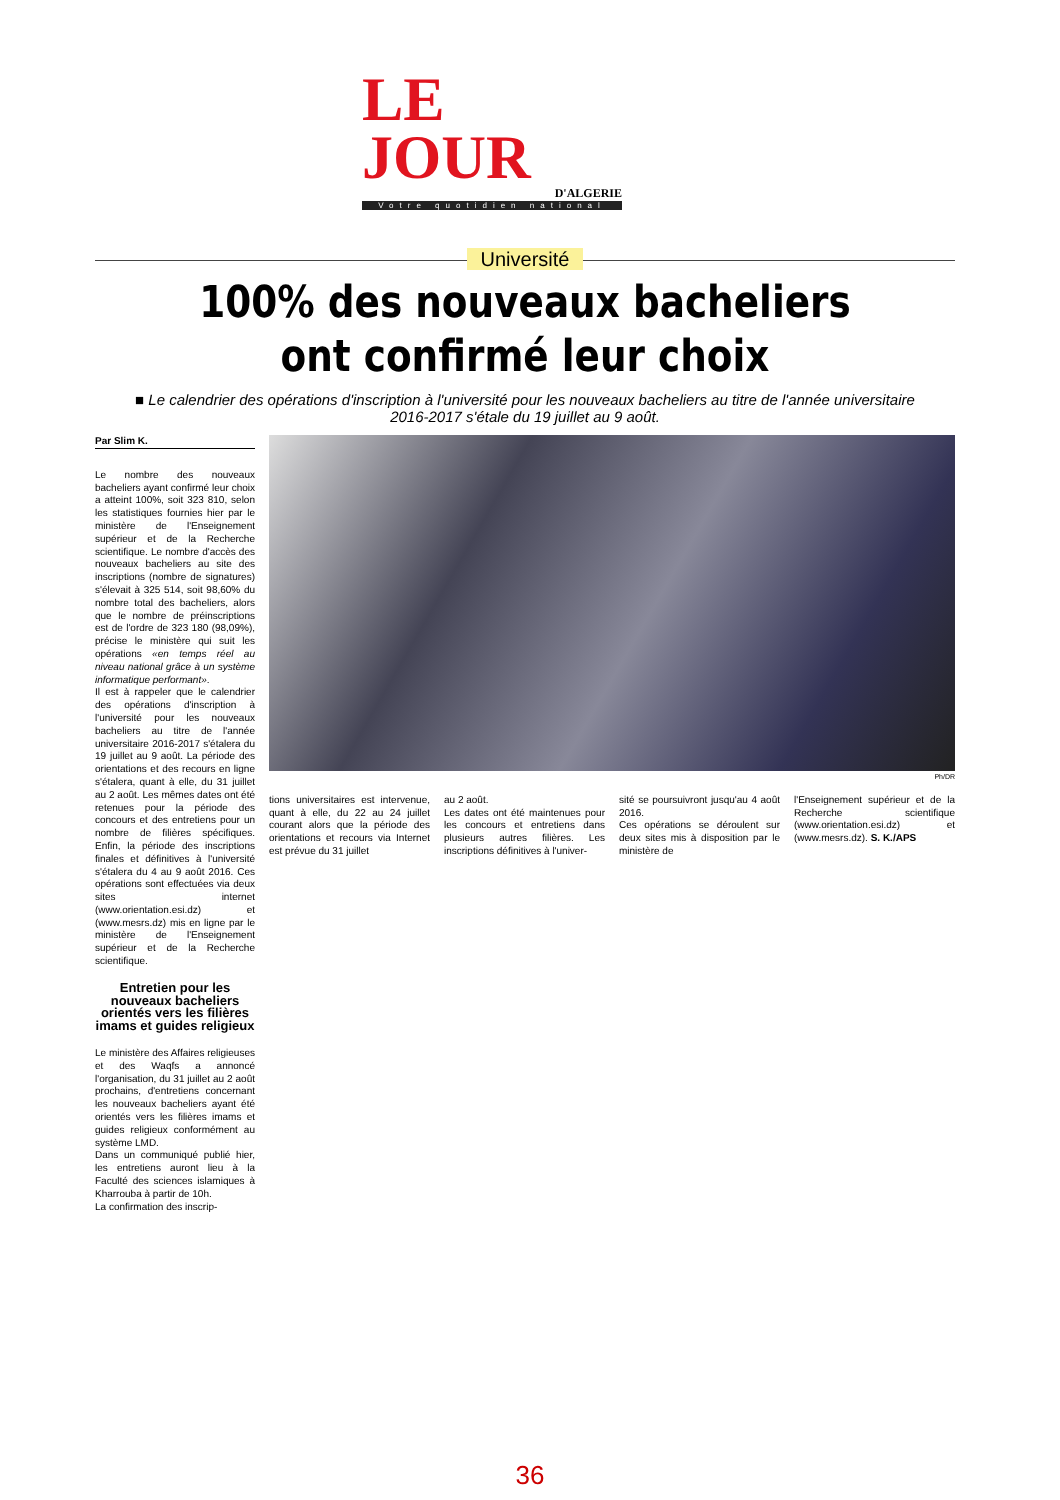LE JOUR
D'ALGERIE
Votre quotidien national
Université
100% des nouveaux bacheliers ont confirmé leur choix
■ Le calendrier des opérations d'inscription à l'université pour les nouveaux bacheliers au titre de l'année universitaire 2016-2017 s'étale du 19 juillet au 9 août.
Par Slim K.
Le nombre des nouveaux bacheliers ayant confirmé leur choix a atteint 100%, soit 323 810, selon les statistiques fournies hier par le ministère de l'Enseignement supérieur et de la Recherche scientifique. Le nombre d'accès des nouveaux bacheliers au site des inscriptions (nombre de signatures) s'élevait à 325 514, soit 98,60% du nombre total des bacheliers, alors que le nombre de préinscriptions est de l'ordre de 323 180 (98,09%), précise le ministère qui suit les opérations «en temps réel au niveau national grâce à un système informatique performant».
Il est à rappeler que le calendrier des opérations d'inscription à l'université pour les nouveaux bacheliers au titre de l'année universitaire 2016-2017 s'étalera du 19 juillet au 9 août. La période des orientations et des recours en ligne s'étalera, quant à elle, du 31 juillet au 2 août. Les mêmes dates ont été retenues pour la période des concours et des entretiens pour un nombre de filières spécifiques. Enfin, la période des inscriptions finales et définitives à l'université s'étalera du 4 au 9 août 2016. Ces opérations sont effectuées via deux sites internet (www.orientation.esi.dz) et (www.mesrs.dz) mis en ligne par le ministère de l'Enseignement supérieur et de la Recherche scientifique.
Entretien pour les nouveaux bacheliers orientés vers les filières imams et guides religieux
Le ministère des Affaires religieuses et des Waqfs a annoncé l'organisation, du 31 juillet au 2 août prochains, d'entretiens concernant les nouveaux bacheliers ayant été orientés vers les filières imams et guides religieux conformément au système LMD.
Dans un communiqué publié hier, les entretiens auront lieu à la Faculté des sciences islamiques à Kharrouba à partir de 10h.
La confirmation des inscrip-
Ph/DR
tions universitaires est intervenue, quant à elle, du 22 au 24 juillet courant alors que la période des orientations et recours via Internet est prévue du 31 juillet
au 2 août.
Les dates ont été maintenues pour les concours et entretiens dans plusieurs autres filières. Les inscriptions définitives à l'univer-
sité se poursuivront jusqu'au 4 août 2016.
Ces opérations se déroulent sur deux sites mis à disposition par le ministère de
l'Enseignement supérieur et de la Recherche scientifique (www.orientation.esi.dz) et (www.mesrs.dz). S. K./APS
36